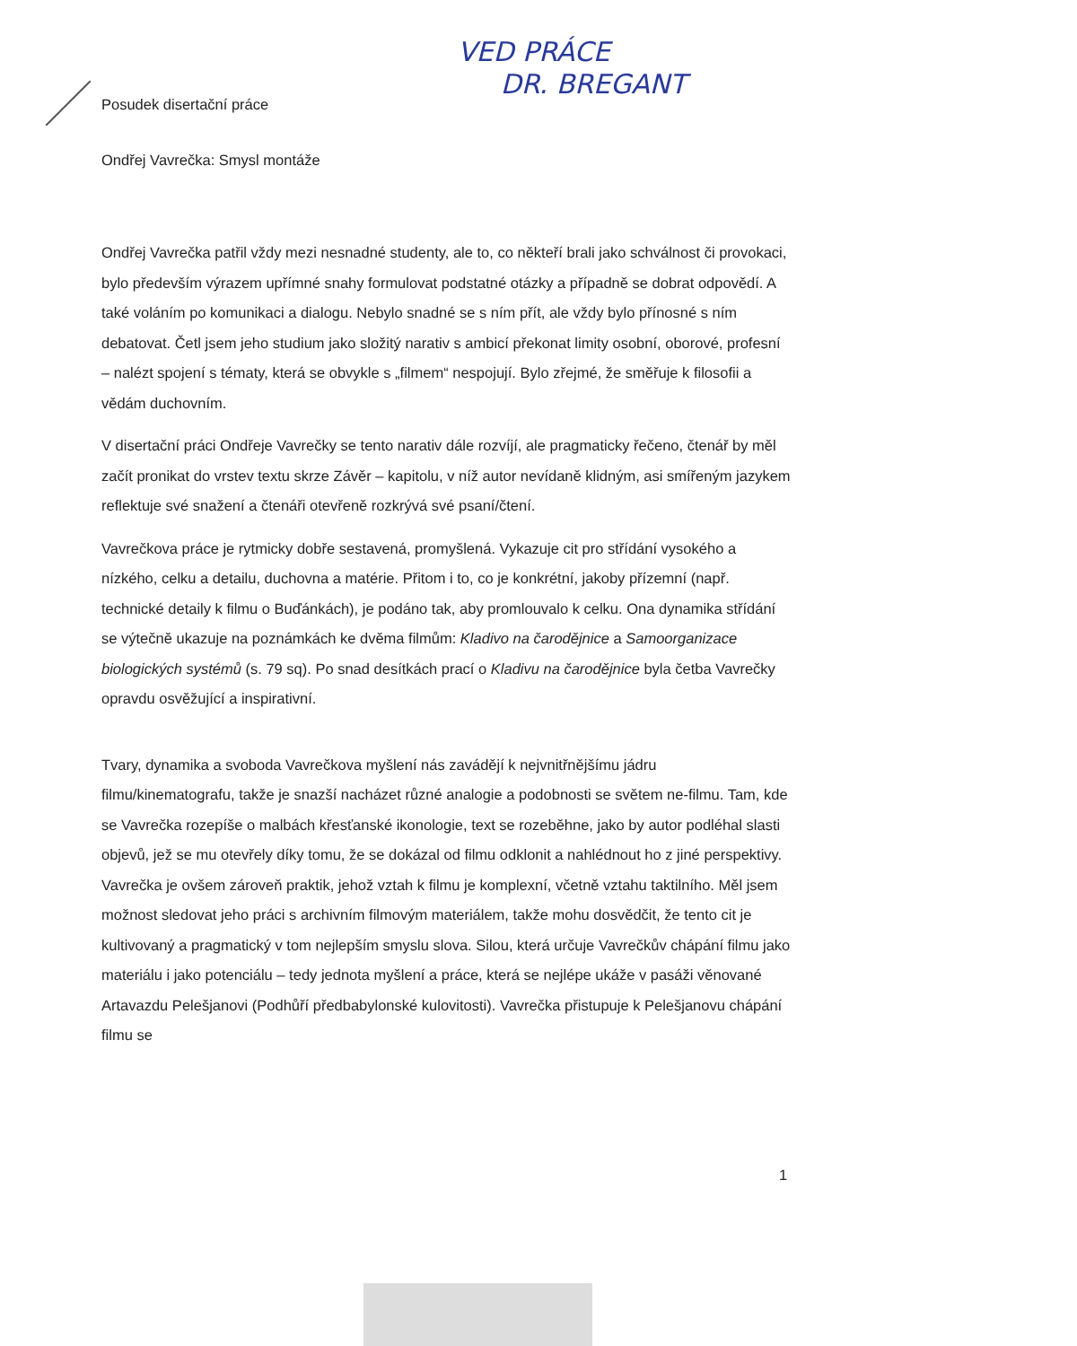VED PRÁCE
DR. BREGANT
Posudek disertační práce
Ondřej Vavrečka: Smysl montáže
Ondřej Vavrečka patřil vždy mezi nesnadné studenty, ale to, co někteří brali jako schválnost či provokaci, bylo především výrazem upřímné snahy formulovat podstatné otázky a případně se dobrat odpovědí. A také voláním po komunikaci a dialogu. Nebylo snadné se s ním přít, ale vždy bylo přínosné s ním debatovat. Četl jsem jeho studium jako složitý narativ s ambicí překonat limity osobní, oborové, profesní – nalézt spojení s tématy, která se obvykle s „filmem“ nespojují. Bylo zřejmé, že směřuje k filosofii a vědám duchovním.
V disertační práci Ondřeje Vavrečky se tento narativ dále rozvíjí, ale pragmaticky řečeno, čtenář by měl začít pronikat do vrstev textu skrze Závěr – kapitolu, v níž autor nevídaně klidným, asi smířeným jazykem reflektuje své snažení a čtenáři otevřeně rozkrývá své psaní/čtení.
Vavrečkova práce je rytmicky dobře sestavená, promyšlená. Vykazuje cit pro střídání vysokého a nízkého, celku a detailu, duchovna a matérie. Přitom i to, co je konkrétní, jakoby přízemní (např. technické detaily k filmu o Buďánkách), je podáno tak, aby promlouvalo k celku. Ona dynamika střídání se výtečně ukazuje na poznámkách ke dvěma filmům: Kladivo na čarodějnice a Samoorganizace biologických systémů (s. 79 sq). Po snad desítkách prací o Kladivu na čarodějnice byla četba Vavrečky opravdu osvěžující a inspirativní.
Tvary, dynamika a svoboda Vavrečkova myšlení nás zavádějí k nejvnitřnějšímu jádru filmu/kinematografu, takže je snazší nacházet různé analogie a podobnosti se světem ne-filmu. Tam, kde se Vavrečka rozepíše o malbách křesťanské ikonologie, text se rozeběhne, jako by autor podléhal slasti objevů, jež se mu otevřely díky tomu, že se dokázal od filmu odklonit a nahlédnout ho z jiné perspektivy.
Vavrečka je ovšem zároveň praktik, jehož vztah k filmu je komplexní, včetně vztahu taktilního. Měl jsem možnost sledovat jeho práci s archivním filmovým materiálem, takže mohu dosvědčit, že tento cit je kultivovaný a pragmatický v tom nejlepším smyslu slova. Silou, která určuje Vavrečkův chápání filmu jako materiálu i jako potenciálu – tedy jednota myšlení a práce, která se nejlépe ukáže v pasáži věnované Artavazdu Pelešjanovi (Podhůří předbabylonské kulovitosti). Vavrečka přistupuje k Pelešjanovu chápání filmu se
1